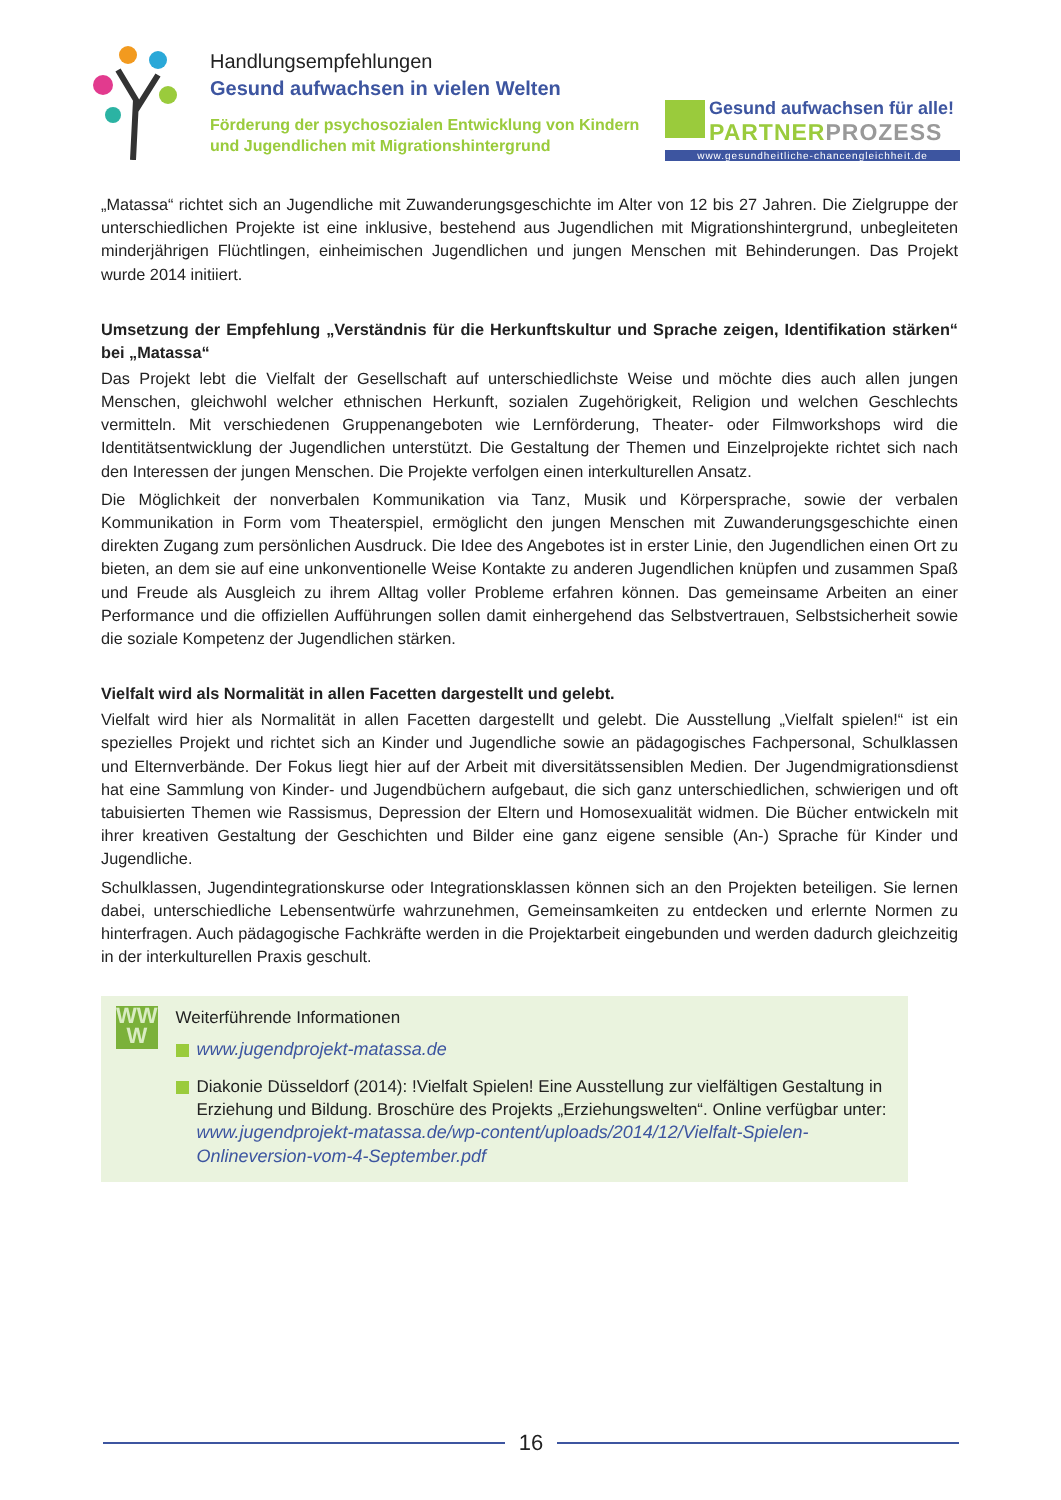Handlungsempfehlungen
Gesund aufwachsen in vielen Welten
Förderung der psychosozialen Entwicklung von Kindern
und Jugendlichen mit Migrationshintergrund
Gesund aufwachsen für alle!
PARTNER PROZESS
www.gesundheitliche-chancengleichheit.de
„Matassa“ richtet sich an Jugendliche mit Zuwanderungsgeschichte im Alter von 12 bis 27 Jahren. Die Zielgruppe der unterschiedlichen Projekte ist eine inklusive, bestehend aus Jugendlichen mit Migrationshintergrund, unbegleiteten minderjährigen Flüchtlingen, einheimischen Jugendlichen und jungen Menschen mit Behinderungen. Das Projekt wurde 2014 initiiert.
Umsetzung der Empfehlung „Verständnis für die Herkunftskultur und Sprache zeigen, Identifikation stärken“ bei „Matassa“
Das Projekt lebt die Vielfalt der Gesellschaft auf unterschiedlichste Weise und möchte dies auch allen jungen Menschen, gleichwohl welcher ethnischen Herkunft, sozialen Zugehörigkeit, Religion und welchen Geschlechts vermitteln. Mit verschiedenen Gruppenangeboten wie Lernförderung, Theater- oder Filmworkshops wird die Identitätsentwicklung der Jugendlichen unterstützt. Die Gestaltung der Themen und Einzelprojekte richtet sich nach den Interessen der jungen Menschen. Die Projekte verfolgen einen interkulturellen Ansatz.
Die Möglichkeit der nonverbalen Kommunikation via Tanz, Musik und Körpersprache, sowie der verbalen Kommunikation in Form vom Theaterspiel, ermöglicht den jungen Menschen mit Zuwanderungsgeschichte einen direkten Zugang zum persönlichen Ausdruck. Die Idee des Angebotes ist in erster Linie, den Jugendlichen einen Ort zu bieten, an dem sie auf eine unkonventionelle Weise Kontakte zu anderen Jugendlichen knüpfen und zusammen Spaß und Freude als Ausgleich zu ihrem Alltag voller Probleme erfahren können. Das gemeinsame Arbeiten an einer Performance und die offiziellen Aufführungen sollen damit einhergehend das Selbstvertrauen, Selbstsicherheit sowie die soziale Kompetenz der Jugendlichen stärken.
Vielfalt wird als Normalität in allen Facetten dargestellt und gelebt.
Vielfalt wird hier als Normalität in allen Facetten dargestellt und gelebt. Die Ausstellung „Vielfalt spielen!“ ist ein spezielles Projekt und richtet sich an Kinder und Jugendliche sowie an pädagogisches Fachpersonal, Schulklassen und Elternverbände. Der Fokus liegt hier auf der Arbeit mit diversitätssensiblen Medien. Der Jugendmigrationsdienst hat eine Sammlung von Kinder- und Jugendbüchern aufgebaut, die sich ganz unterschiedlichen, schwierigen und oft tabuisierten Themen wie Rassismus, Depression der Eltern und Homosexualität widmen. Die Bücher entwickeln mit ihrer kreativen Gestaltung der Geschichten und Bilder eine ganz eigene sensible (An-) Sprache für Kinder und Jugendliche.
Schulklassen, Jugendintegrationskurse oder Integrationsklassen können sich an den Projekten beteiligen. Sie lernen dabei, unterschiedliche Lebensentwürfe wahrzunehmen, Gemeinsamkeiten zu entdecken und erlernte Normen zu hinterfragen. Auch pädagogische Fachkräfte werden in die Projektarbeit eingebunden und werden dadurch gleichzeitig in der interkulturellen Praxis geschult.
WW
W
Weiterführende Informationen
www.jugendprojekt-matassa.de
Diakonie Düsseldorf (2014): !Vielfalt Spielen! Eine Ausstellung zur vielfältigen Gestaltung in Erziehung und Bildung. Broschüre des Projekts „Erziehungswelten“. Online verfügbar unter: www.jugendprojekt-matassa.de/wp-content/uploads/2014/12/Vielfalt-Spielen-Onlineversion-vom-4-September.pdf
16